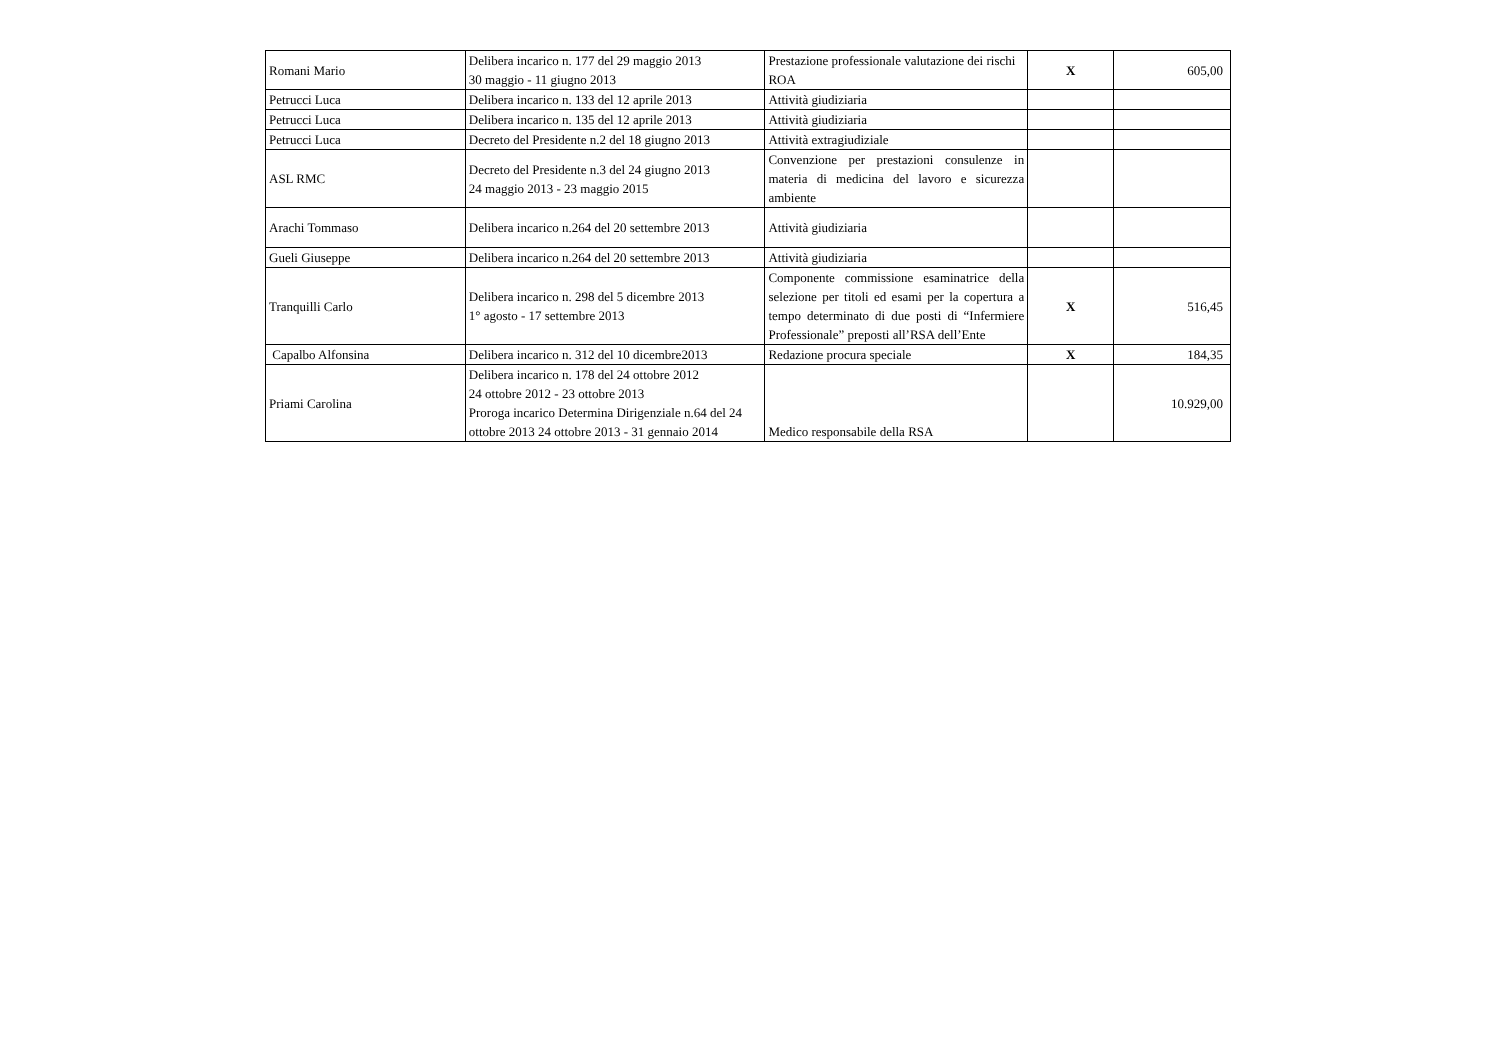| Romani Mario | Delibera incarico n. 177 del 29 maggio 2013 30 maggio - 11 giugno 2013 | Prestazione professionale valutazione dei rischi ROA | X | 605,00 |
| Petrucci Luca | Delibera incarico n. 133 del 12 aprile 2013 | Attività giudiziaria | | |
| Petrucci Luca | Delibera incarico n. 135 del 12 aprile 2013 | Attività giudiziaria | | |
| Petrucci Luca | Decreto del Presidente n.2 del 18 giugno 2013 | Attività extragiudiziale | | |
| ASL RMC | Decreto del Presidente n.3 del 24 giugno 2013 24 maggio 2013 - 23 maggio 2015 | Convenzione per prestazioni consulenze in materia di medicina del lavoro e sicurezza ambiente | | |
| Arachi Tommaso | Delibera incarico n.264 del 20 settembre 2013 | Attività giudiziaria | | |
| Gueli Giuseppe | Delibera incarico n.264 del 20 settembre 2013 | Attività giudiziaria | | |
| Tranquilli Carlo | Delibera incarico n. 298 del 5 dicembre 2013 1° agosto - 17 settembre 2013 | Componente commissione esaminatrice della selezione per titoli ed esami per la copertura a tempo determinato di due posti di “Infermiere Professionale” preposti all’RSA dell’Ente | X | 516,45 |
| Capalbo Alfonsina | Delibera incarico n. 312 del 10 dicembre2013 | Redazione procura speciale | X | 184,35 |
| Priami Carolina | Delibera incarico n. 178 del 24 ottobre 2012 24 ottobre 2012 - 23 ottobre 2013 Proroga incarico Determina Dirigenziale n.64 del 24 ottobre 2013 24 ottobre 2013 - 31 gennaio 2014 | Medico responsabile della RSA | | 10.929,00 |